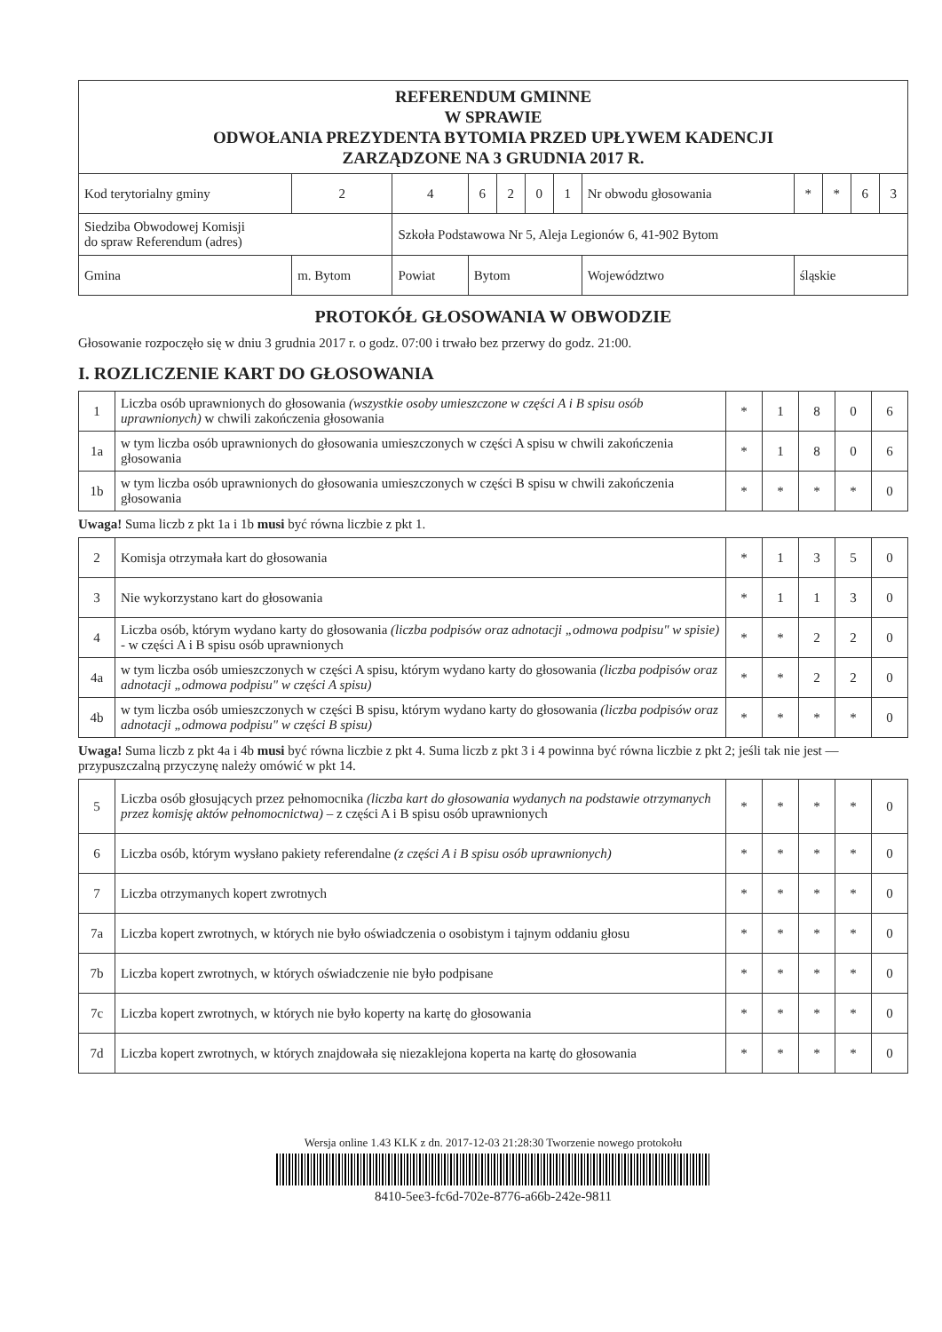| REFERENDUM GMINNE W SPRAWIE ODWOŁANIA PREZYDENTA BYTOMIA PRZED UPŁYWEM KADENCJI ZARZĄDZONE NA 3 GRUDNIA 2017 R. | | | | | | | | | | | | | |
| Kod terytorialny gminy | | 2 | 4 | 6 | 2 | 0 | 1 | Nr obwodu głosowania | | * | * | 6 | 3 |
| Siedziba Obwodowej Komisji do spraw Referendum (adres) | | | Szkoła Podstawowa Nr 5, Aleja Legionów 6, 41-902 Bytom | | | | | | | | | | |
| Gmina | m. Bytom | | Powiat | Bytom | | | | | Województwo | śląskie | | | |
PROTOKÓŁ GŁOSOWANIA W OBWODZIE
Głosowanie rozpoczęło się w dniu 3 grudnia 2017 r. o godz. 07:00 i trwało bez przerwy do godz. 21:00.
I. ROZLICZENIE KART DO GŁOSOWANIA
| 1 | Liczba osób uprawnionych do głosowania (wszystkie osoby umieszczone w części A i B spisu osób uprawnionych) w chwili zakończenia głosowania | * | 1 | 8 | 0 | 6 |
| 1a | w tym liczba osób uprawnionych do głosowania umieszczonych w części A spisu w chwili zakończenia głosowania | * | 1 | 8 | 0 | 6 |
| 1b | w tym liczba osób uprawnionych do głosowania umieszczonych w części B spisu w chwili zakończenia głosowania | * | * | * | * | 0 |
Uwaga! Suma liczb z pkt 1a i 1b musi być równa liczbie z pkt 1.
| 2 | Komisja otrzymała kart do głosowania | * | 1 | 3 | 5 | 0 |
| 3 | Nie wykorzystano kart do głosowania | * | 1 | 1 | 3 | 0 |
| 4 | Liczba osób, którym wydano karty do głosowania (liczba podpisów oraz adnotacji „odmowa podpisu" w spisie) - w części A i B spisu osób uprawnionych | * | * | 2 | 2 | 0 |
| 4a | w tym liczba osób umieszczonych w części A spisu, którym wydano karty do głosowania (liczba podpisów oraz adnotacji „odmowa podpisu" w części A spisu) | * | * | 2 | 2 | 0 |
| 4b | w tym liczba osób umieszczonych w części B spisu, którym wydano karty do głosowania (liczba podpisów oraz adnotacji „odmowa podpisu" w części B spisu) | * | * | * | * | 0 |
Uwaga! Suma liczb z pkt 4a i 4b musi być równa liczbie z pkt 4. Suma liczb z pkt 3 i 4 powinna być równa liczbie z pkt 2; jeśli tak nie jest — przypuszczalną przyczynę należy omówić w pkt 14.
| 5 | Liczba osób głosujących przez pełnomocnika (liczba kart do głosowania wydanych na podstawie otrzymanych przez komisję aktów pełnomocnictwa) – z części A i B spisu osób uprawnionych | * | * | * | * | 0 |
| 6 | Liczba osób, którym wysłano pakiety referendalne (z części A i B spisu osób uprawnionych) | * | * | * | * | 0 |
| 7 | Liczba otrzymanych kopert zwrotnych | * | * | * | * | 0 |
| 7a | Liczba kopert zwrotnych, w których nie było oświadczenia o osobistym i tajnym oddaniu głosu | * | * | * | * | 0 |
| 7b | Liczba kopert zwrotnych, w których oświadczenie nie było podpisane | * | * | * | * | 0 |
| 7c | Liczba kopert zwrotnych, w których nie było koperty na kartę do głosowania | * | * | * | * | 0 |
| 7d | Liczba kopert zwrotnych, w których znajdowała się niezaklejona koperta na kartę do głosowania | * | * | * | * | 0 |
Wersja online 1.43 KLK z dn. 2017-12-03 21:28:30 Tworzenie nowego protokołu
8410-5ee3-fc6d-702e-8776-a66b-242e-9811